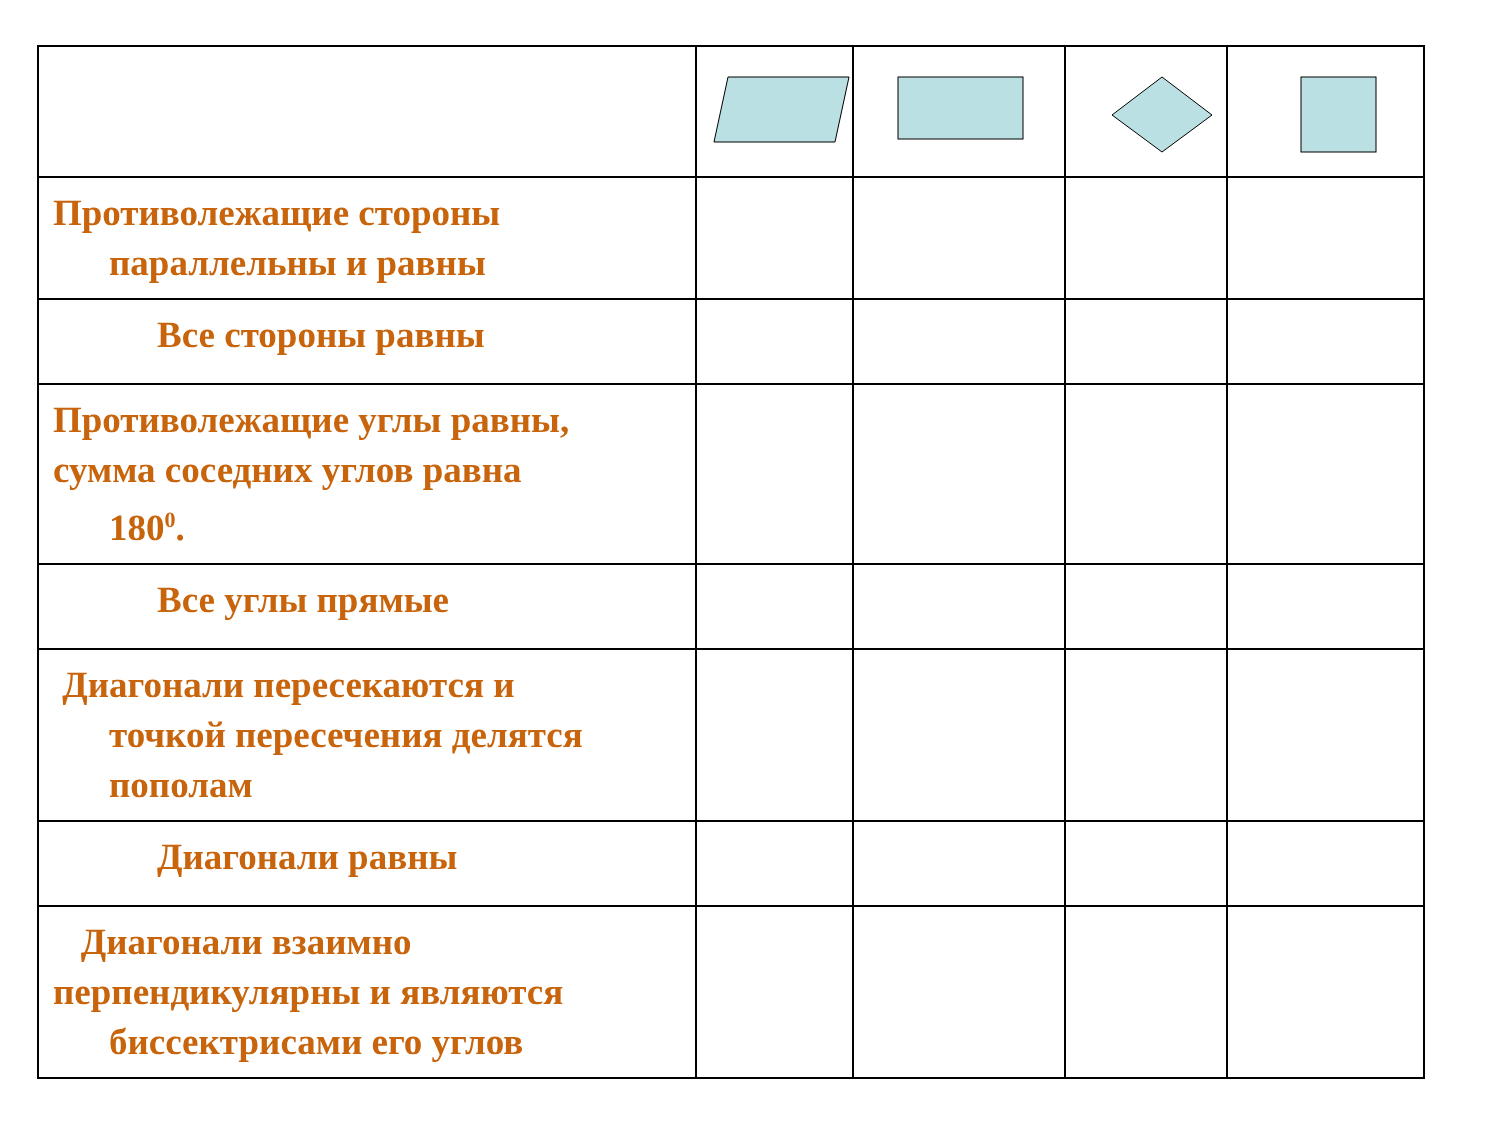| Противолежащие стороны параллельны и равны | | | | |
| Все стороны равны | | | | |
| Противолежащие углы равны, сумма соседних углов равна 180<sup>0</sup>. | | | | |
| Все углы прямые | | | | |
| Диагонали пересекаются и точкой пересечения делятся пополам | | | | |
| Диагонали равны | | | | |
| Диагонали взаимно перпендикулярны и являются биссектрисами его углов | | | | |